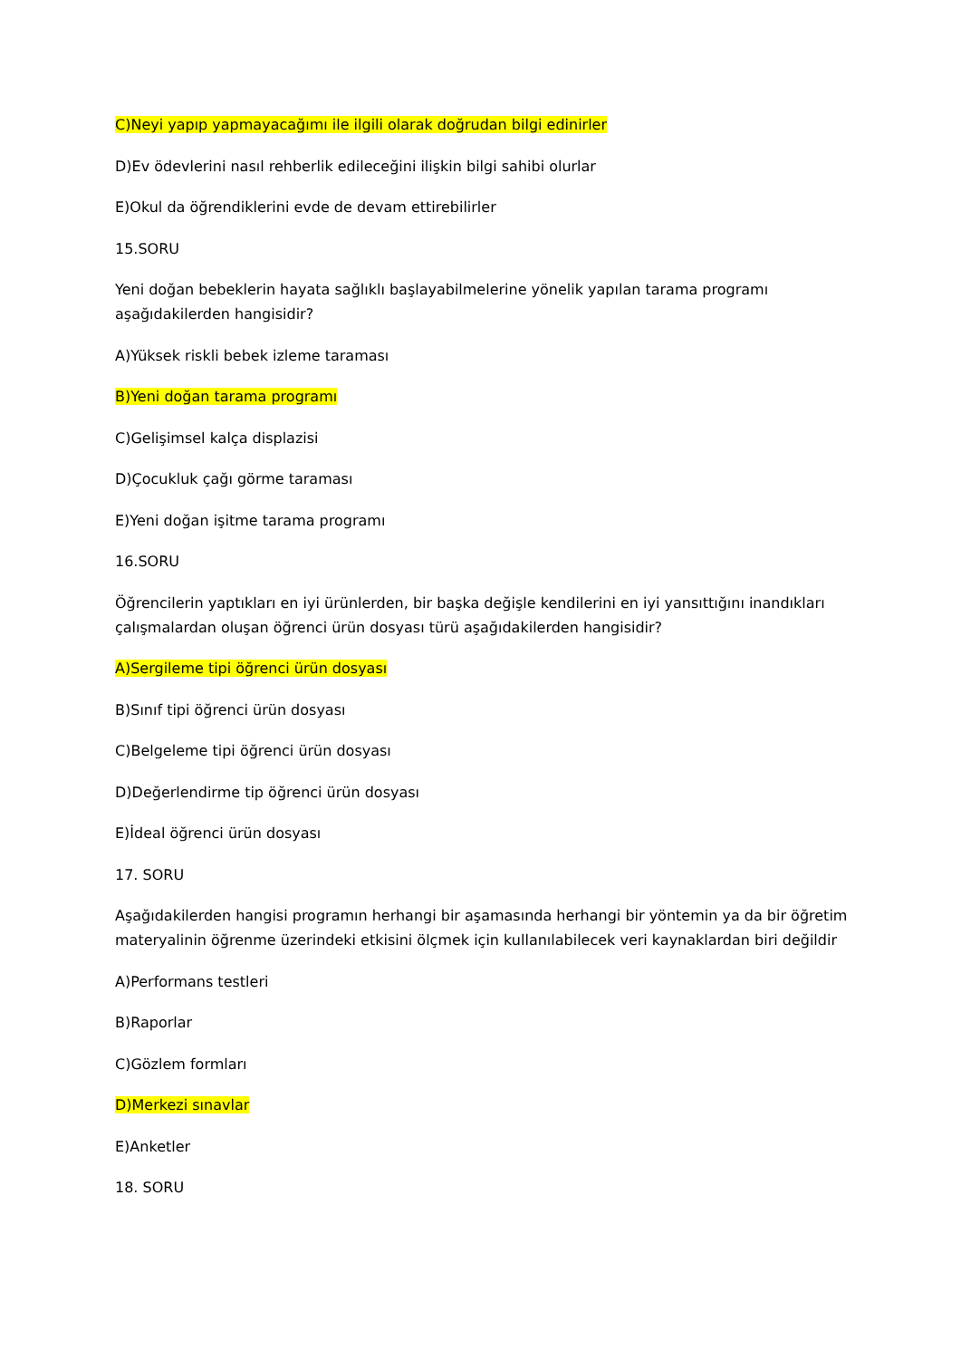C)Neyi yapıp yapmayacağımı ile ilgili olarak doğrudan bilgi edinirler
D)Ev ödevlerini nasıl rehberlik edileceğini ilişkin bilgi sahibi olurlar
E)Okul da öğrendiklerini evde de devam ettirebilirler
15.SORU
Yeni doğan bebeklerin hayata sağlıklı başlayabilmelerine yönelik yapılan tarama programı aşağıdakilerden hangisidir?
A)Yüksek riskli bebek izleme taraması
B)Yeni doğan tarama programı
C)Gelişimsel kalça displazisi
D)Çocukluk çağı görme taraması
E)Yeni doğan işitme tarama programı
16.SORU
Öğrencilerin yaptıkları en iyi ürünlerden, bir başka değişle kendilerini en iyi yansıttığını inandıkları çalışmalardan oluşan öğrenci ürün dosyası türü aşağıdakilerden hangisidir?
A)Sergileme tipi öğrenci ürün dosyası
B)Sınıf tipi öğrenci ürün dosyası
C)Belgeleme tipi öğrenci ürün dosyası
D)Değerlendirme tip öğrenci ürün dosyası
E)İdeal öğrenci ürün dosyası
17. SORU
Aşağıdakilerden hangisi programın herhangi bir aşamasında herhangi bir yöntemin ya da bir öğretim materyalinin öğrenme üzerindeki etkisini ölçmek için kullanılabilecek veri kaynaklardan biri değildir
A)Performans testleri
B)Raporlar
C)Gözlem formları
D)Merkezi sınavlar
E)Anketler
18. SORU